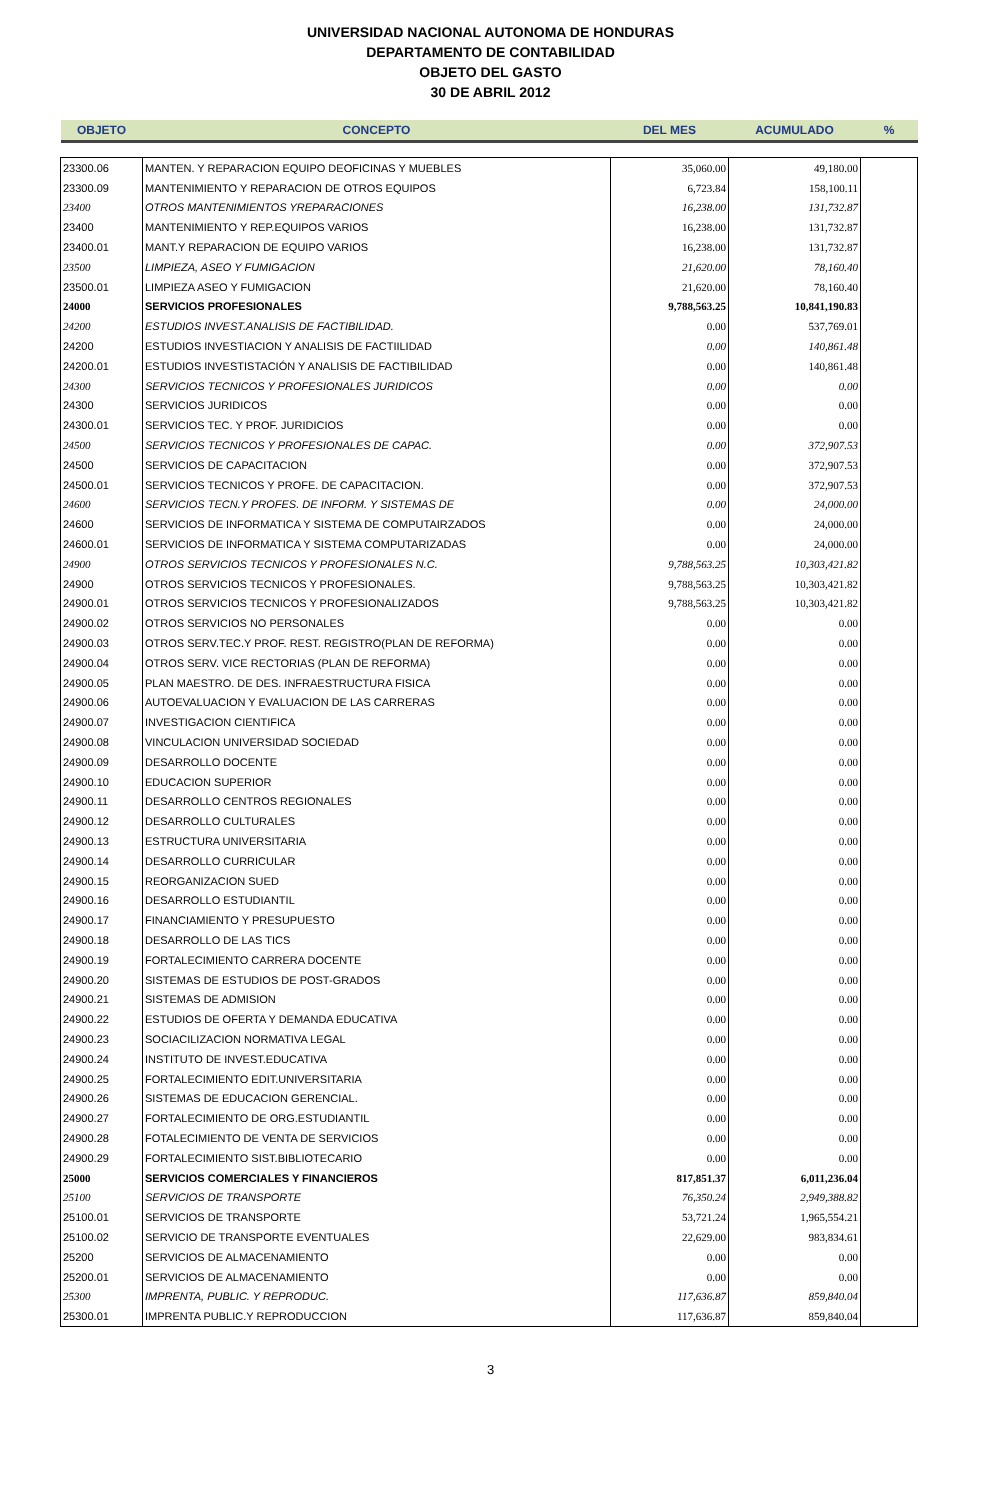UNIVERSIDAD NACIONAL AUTONOMA DE HONDURAS
DEPARTAMENTO DE CONTABILIDAD
OBJETO DEL GASTO
30 DE ABRIL 2012
| OBJETO | CONCEPTO | DEL MES | ACUMULADO | % |
| --- | --- | --- | --- | --- |
| 23300.06 | MANTEN. Y REPARACION EQUIPO DEOFICINAS Y MUEBLES | 35,060.00 | 49,180.00 | |
| 23300.09 | MANTENIMIENTO Y REPARACION DE OTROS EQUIPOS | 6,723.84 | 158,100.11 | |
| 23400 | OTROS MANTENIMIENTOS YREPARACIONES | 16,238.00 | 131,732.87 | |
| 23400 | MANTENIMIENTO Y REP.EQUIPOS VARIOS | 16,238.00 | 131,732.87 | |
| 23400.01 | MANT.Y REPARACION DE EQUIPO VARIOS | 16,238.00 | 131,732.87 | |
| 23500 | LIMPIEZA, ASEO Y FUMIGACION | 21,620.00 | 78,160.40 | |
| 23500.01 | LIMPIEZA ASEO Y FUMIGACION | 21,620.00 | 78,160.40 | |
| 24000 | SERVICIOS PROFESIONALES | 9,788,563.25 | 10,841,190.83 | |
| 24200 | ESTUDIOS INVEST.ANALISIS DE FACTIBILIDAD. | 0.00 | 537,769.01 | |
| 24200 | ESTUDIOS INVESTIACION Y ANALISIS DE FACTIILIDAD | 0.00 | 140,861.48 | |
| 24200.01 | ESTUDIOS INVESTISTACIÓN Y ANALISIS DE FACTIBILIDAD | 0.00 | 140,861.48 | |
| 24300 | SERVICIOS TECNICOS Y PROFESIONALES JURIDICOS | 0.00 | 0.00 | |
| 24300 | SERVICIOS JURIDICOS | 0.00 | 0.00 | |
| 24300.01 | SERVICIOS TEC. Y PROF. JURIDICIOS | 0.00 | 0.00 | |
| 24500 | SERVICIOS TECNICOS Y PROFESIONALES DE CAPAC. | 0.00 | 372,907.53 | |
| 24500 | SERVICIOS DE CAPACITACION | 0.00 | 372,907.53 | |
| 24500.01 | SERVICIOS TECNICOS Y PROFE. DE CAPACITACION. | 0.00 | 372,907.53 | |
| 24600 | SERVICIOS TECN.Y PROFES. DE INFORM. Y SISTEMAS DE | 0.00 | 24,000.00 | |
| 24600 | SERVICIOS DE INFORMATICA Y SISTEMA DE COMPUTAIRZADOS | 0.00 | 24,000.00 | |
| 24600.01 | SERVICIOS DE INFORMATICA Y SISTEMA COMPUTARIZADAS | 0.00 | 24,000.00 | |
| 24900 | OTROS SERVICIOS TECNICOS Y PROFESIONALES N.C. | 9,788,563.25 | 10,303,421.82 | |
| 24900 | OTROS SERVICIOS TECNICOS Y PROFESIONALES. | 9,788,563.25 | 10,303,421.82 | |
| 24900.01 | OTROS SERVICIOS TECNICOS Y PROFESIONALIZADOS | 9,788,563.25 | 10,303,421.82 | |
| 24900.02 | OTROS SERVICIOS NO PERSONALES | 0.00 | 0.00 | |
| 24900.03 | OTROS SERV.TEC.Y PROF. REST. REGISTRO(PLAN DE REFORMA) | 0.00 | 0.00 | |
| 24900.04 | OTROS SERV. VICE RECTORIAS (PLAN DE REFORMA) | 0.00 | 0.00 | |
| 24900.05 | PLAN MAESTRO. DE DES. INFRAESTRUCTURA FISICA | 0.00 | 0.00 | |
| 24900.06 | AUTOEVALUACION Y EVALUACION DE LAS CARRERAS | 0.00 | 0.00 | |
| 24900.07 | INVESTIGACION CIENTIFICA | 0.00 | 0.00 | |
| 24900.08 | VINCULACION UNIVERSIDAD SOCIEDAD | 0.00 | 0.00 | |
| 24900.09 | DESARROLLO DOCENTE | 0.00 | 0.00 | |
| 24900.10 | EDUCACION SUPERIOR | 0.00 | 0.00 | |
| 24900.11 | DESARROLLO CENTROS REGIONALES | 0.00 | 0.00 | |
| 24900.12 | DESARROLLO CULTURALES | 0.00 | 0.00 | |
| 24900.13 | ESTRUCTURA UNIVERSITARIA | 0.00 | 0.00 | |
| 24900.14 | DESARROLLO CURRICULAR | 0.00 | 0.00 | |
| 24900.15 | REORGANIZACION SUED | 0.00 | 0.00 | |
| 24900.16 | DESARROLLO ESTUDIANTIL | 0.00 | 0.00 | |
| 24900.17 | FINANCIAMIENTO Y PRESUPUESTO | 0.00 | 0.00 | |
| 24900.18 | DESARROLLO DE LAS TICS | 0.00 | 0.00 | |
| 24900.19 | FORTALECIMIENTO CARRERA DOCENTE | 0.00 | 0.00 | |
| 24900.20 | SISTEMAS DE ESTUDIOS DE POST-GRADOS | 0.00 | 0.00 | |
| 24900.21 | SISTEMAS DE ADMISION | 0.00 | 0.00 | |
| 24900.22 | ESTUDIOS DE OFERTA Y DEMANDA EDUCATIVA | 0.00 | 0.00 | |
| 24900.23 | SOCIACILIZACION NORMATIVA LEGAL | 0.00 | 0.00 | |
| 24900.24 | INSTITUTO DE INVEST.EDUCATIVA | 0.00 | 0.00 | |
| 24900.25 | FORTALECIMIENTO EDIT.UNIVERSITARIA | 0.00 | 0.00 | |
| 24900.26 | SISTEMAS DE EDUCACION GERENCIAL. | 0.00 | 0.00 | |
| 24900.27 | FORTALECIMIENTO DE ORG.ESTUDIANTIL | 0.00 | 0.00 | |
| 24900.28 | FOTALECIMIENTO DE VENTA DE SERVICIOS | 0.00 | 0.00 | |
| 24900.29 | FORTALECIMIENTO SIST.BIBLIOTECARIO | 0.00 | 0.00 | |
| 25000 | SERVICIOS COMERCIALES Y FINANCIEROS | 817,851.37 | 6,011,236.04 | |
| 25100 | SERVICIOS DE TRANSPORTE | 76,350.24 | 2,949,388.82 | |
| 25100.01 | SERVICIOS DE TRANSPORTE | 53,721.24 | 1,965,554.21 | |
| 25100.02 | SERVICIO DE TRANSPORTE EVENTUALES | 22,629.00 | 983,834.61 | |
| 25200 | SERVICIOS DE ALMACENAMIENTO | 0.00 | 0.00 | |
| 25200.01 | SERVICIOS DE ALMACENAMIENTO | 0.00 | 0.00 | |
| 25300 | IMPRENTA, PUBLIC. Y REPRODUC. | 117,636.87 | 859,840.04 | |
| 25300.01 | IMPRENTA PUBLIC.Y REPRODUCCION | 117,636.87 | 859,840.04 | |
3